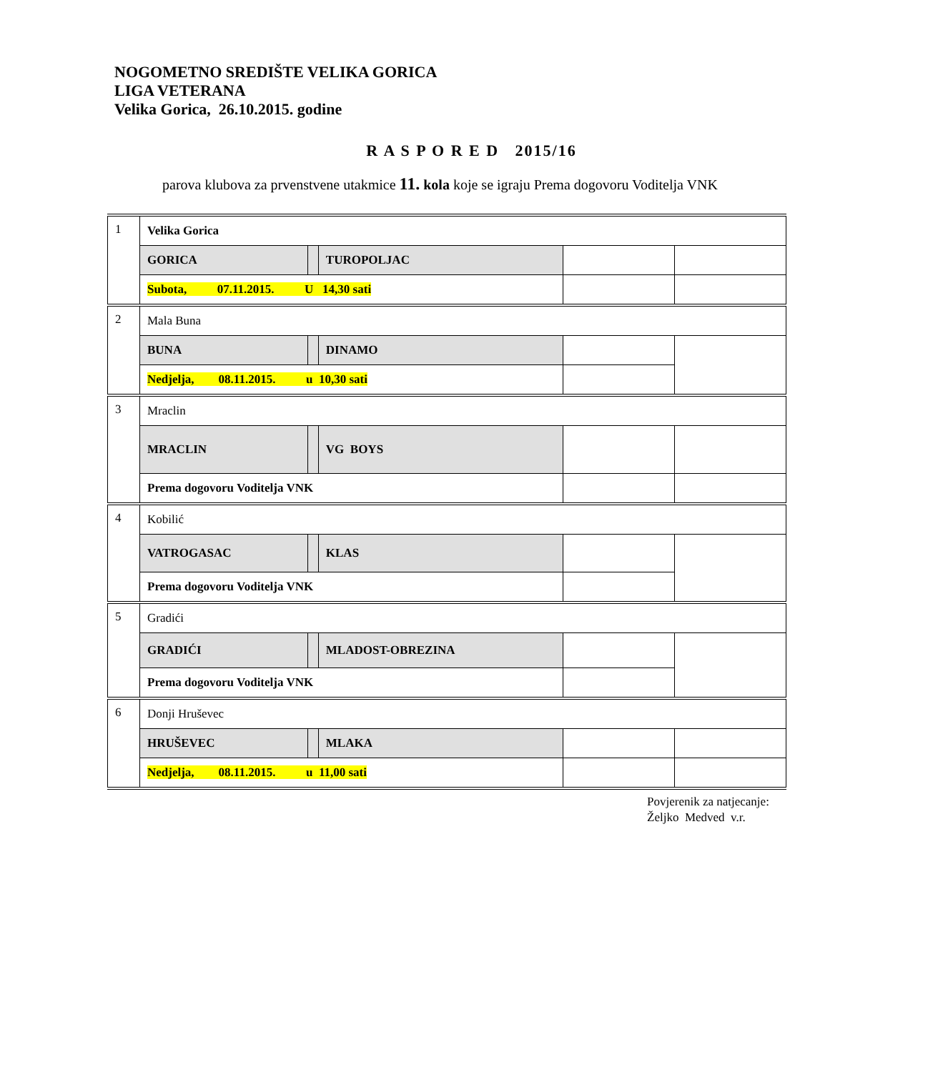NOGOMETNO SREDIŠTE VELIKA GORICA
LIGA VETERANA
Velika Gorica, 26.10.2015. godine
R A S P O R E D 2015/16
parova klubova za prvenstvene utakmice 11. kola koje se igraju Prema dogovoru Voditelja VNK
| 1 | Velika Gorica | | | | |
| | GORICA | | TUROPOLJAC | | |
| | Subota, 07.11.2015. U 14,30 sati | | | | |
| 2 | Mala Buna | | | | |
| | BUNA | | DINAMO | | |
| | Nedjelja, 08.11.2015. u 10,30 sati | | | | |
| 3 | Mraclin | | | | |
| | MRACLIN | | VG BOYS | | |
| | Prema dogovoru Voditelja VNK | | | | |
| 4 | Kobilić | | | | |
| | VATROGASAC | | KLAS | | |
| | Prema dogovoru Voditelja VNK | | | | |
| 5 | Gradići | | | | |
| | GRADIĆI | | MLADOST-OBREZINA | | |
| | Prema dogovoru Voditelja VNK | | | | |
| 6 | Donji Hruševec | | | | |
| | HRUŠEVEC | | MLAKA | | |
| | Nedjelja, 08.11.2015. u 11,00 sati | | | | |
Povjerenik za natjecanje:
Željko Medved v.r.